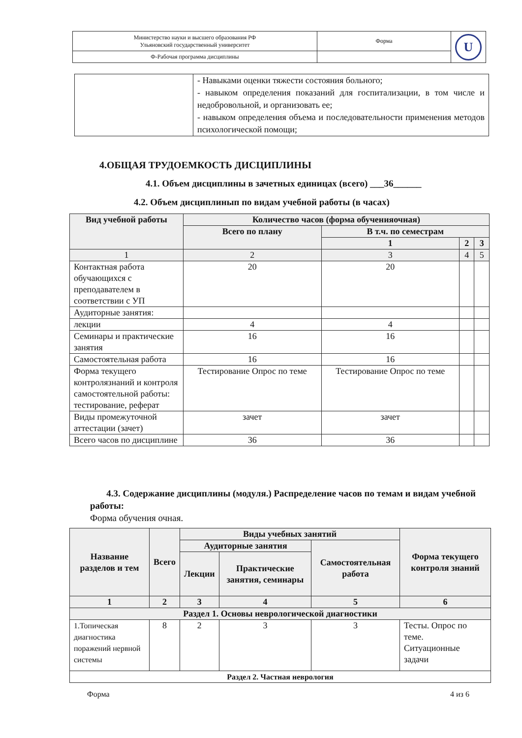| Министерство науки и высшего образования РФ Ульяновский государственный университет | Форма | U |
| Ф-Рабочая программа дисциплины | | |
| | - Навыками оценки тяжести состояния больного; - навыком определения показаний для госпитализации, в том числе и недобровольной, и организовать ее; - навыком определения объема и последовательности применения методов психологической помощи; |
4.ОБЩАЯ ТРУДОЕМКОСТЬ ДИСЦИПЛИНЫ
4.1. Объем дисциплины в зачетных единицах (всего) ___36______
4.2. Объем дисциплинып по видам учебной работы (в часах)
| Вид учебной работы | Количество часов (форма обученияочная) | | | |
| --- | --- | --- | --- | --- |
| | Всего по плану | В т.ч. по семестрам | | |
| | | 1 | 2 | 3 |
| 1 | 2 | 3 | 4 | 5 |
| Контактная работа обучающихся с преподавателем в соответствии с УП | 20 | 20 | | |
| Аудиторные занятия: | | | | |
| лекции | 4 | 4 | | |
| Семинары и практические занятия | 16 | 16 | | |
| Самостоятельная работа | 16 | 16 | | |
| Форма текущего контролязнаний и контроля самостоятельной работы: тестирование, реферат | Тестирование Опрос по теме | Тестирование Опрос по теме | | |
| Виды промежуточной аттестации (зачет) | зачет | зачет | | |
| Всего часов по дисциплине | 36 | 36 | | |
4.3. Содержание дисциплины (модуля.) Распределение часов по темам и видам учебной работы:
Форма обучения очная.
| Название разделов и тем | Всего | Виды учебных занятий | | | Форма текущего контроля знаний |
| --- | --- | --- | --- | --- | --- |
| | | Аудиторные занятия | | Самостоятельная работа | |
| | | Лекции | Практические занятия, семинары | | |
| 1 | 2 | 3 | 4 | 5 | 6 |
| Раздел 1. Основы неврологической диагностики | | | | | |
| 1.Топическая диагностика поражений нервной системы | 8 | 2 | 3 | 3 | Тесты. Опрос по теме. Ситуационные задачи |
| Раздел 2. Частная неврология | | | | | |
Форма 4 из 6